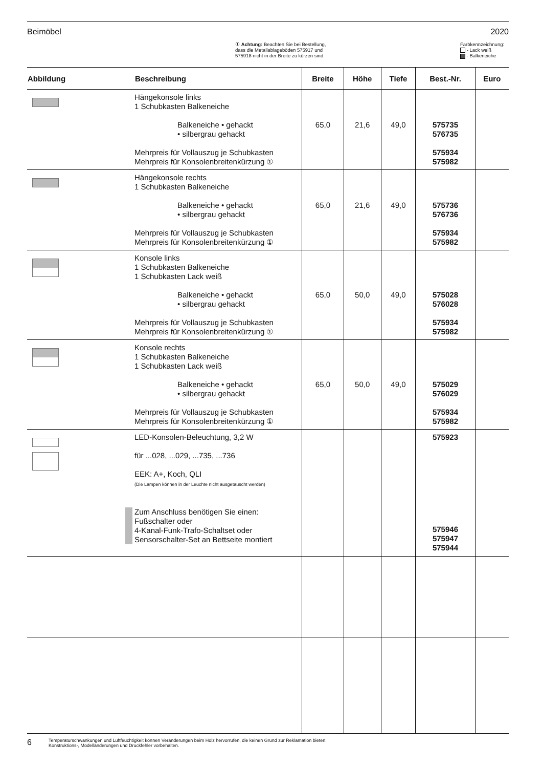Beimöbel 2020
① Achtung: Beachten Sie bei Bestellung,
dass die Metallablageböden 575917 und
575918 nicht in der Breite zu kürzen sind.
Farbkennzeichnung:
- Lack weiß
- Balkeneiche
| Abbildung | Beschreibung | Breite | Höhe | Tiefe | Best.-Nr. | Euro |
| --- | --- | --- | --- | --- | --- | --- |
| | Hängekonsole links 1 Schubkasten Balkeneiche Balkeneiche • gehackt • silbergrau gehackt Mehrpreis für Vollauszug je Schubkasten Mehrpreis für Konsolenbreitenkürzung ① | 65,0 | 21,6 | 49,0 | 575735 576735 575934 575982 | |
| | Hängekonsole rechts 1 Schubkasten Balkeneiche Balkeneiche • gehackt • silbergrau gehackt Mehrpreis für Vollauszug je Schubkasten Mehrpreis für Konsolenbreitenkürzung ① | 65,0 | 21,6 | 49,0 | 575736 576736 575934 575982 | |
| | Konsole links 1 Schubkasten Balkeneiche 1 Schubkasten Lack weiß Balkeneiche • gehackt • silbergrau gehackt Mehrpreis für Vollauszug je Schubkasten Mehrpreis für Konsolenbreitenkürzung ① | 65,0 | 50,0 | 49,0 | 575028 576028 575934 575982 | |
| | Konsole rechts 1 Schubkasten Balkeneiche 1 Schubkasten Lack weiß Balkeneiche • gehackt • silbergrau gehackt Mehrpreis für Vollauszug je Schubkasten Mehrpreis für Konsolenbreitenkürzung ① | 65,0 | 50,0 | 49,0 | 575029 576029 575934 575982 | |
| | LED-Konsolen-Beleuchtung, 3,2 W für ...028, ...029, ...735, ...736 EEK: A+, Koch, QLI (Die Lampen können in der Leuchte nicht ausgetauscht werden) Zum Anschluss benötigen Sie einen: Fußschalter oder 4-Kanal-Funk-Trafo-Schaltset oder Sensorschalter-Set an Bettseite montiert | | | | 575923 575946 575947 575944 | |
6 Temperaturschwankungen und Luftfeuchtigkeit können Veränderungen beim Holz hervorrufen, die keinen Grund zur Reklamation bieten.
Konstruktions-, Modelländerungen und Druckfehler vorbehalten.